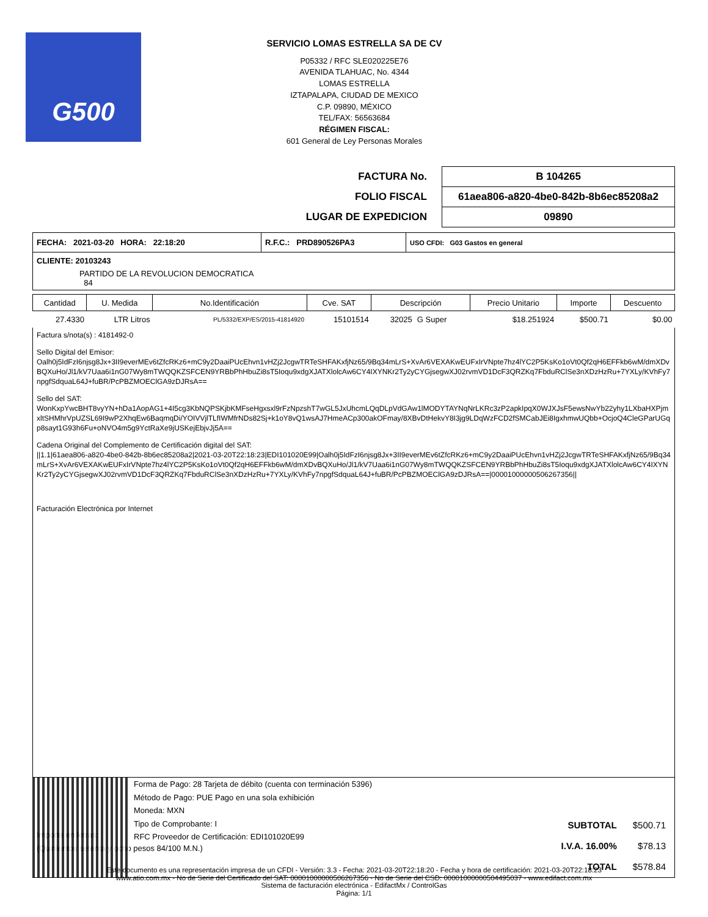G500
SERVICIO LOMAS ESTRELLA SA DE CV
P05332 / RFC SLE020225E76
AVENIDA TLAHUAC, No. 4344
LOMAS ESTRELLA
IZTAPALAPA, CIUDAD DE MEXICO
C.P. 09890, MÉXICO
TEL/FAX: 56563684
RÉGIMEN FISCAL:
601 General de Ley Personas Morales
| FACTURA No. | B 104265 |
| FOLIO FISCAL | 61aea806-a820-4be0-842b-8b6ec85208a2 |
| LUGAR DE EXPEDICION | 09890 |
FECHA: 2021-03-20 HORA: 22:18:20 R.F.C.: PRD890526PA3
USO CFDI: G03 Gastos en general
CLIENTE: 20103243
PARTIDO DE LA REVOLUCION DEMOCRATICA
84
| Cantidad | U. Medida | No.Identificación | Cve. SAT | Descripción | | Precio Unitario | Importe | Descuento |
| --- | --- | --- | --- | --- | --- | --- | --- | --- |
| 27.4330 | LTR Litros | PL/5332/EXP/ES/2015-41814920 | 15101514 | 32025 | G Super | $18.251924 | $500.71 | $0.00 |
Factura s/nota(s) : 4181492-0
Sello Digital del Emisor:
Oalh0j5IdFzI6njsg8Jx+3II9everMEv6tZfcRKz6+mC9y2DaaiPUcEhvn1vHZj2JcgwTRTeSHFAKxfjNz65/9Bq34mLrS+XvAr6VEXAKwEUFxIrVNpte7hz4lYC2P5KsKo1oVt0Qf2qH6EFFkb6wM/dmXDvBQXuHo/Jl1/kV7Uaa6i1nG07Wy8mTWQQKZSFCEN9YRBbPhHbuZi8sT5Ioqu9xdgXJATXlolcAw6CY4IXYNKr2Ty2yCYGjsegwXJ02rvmVD1DcF3QRZKq7FbduRClSe3nXDzHzRu+7YXLy/KVhFy7npgfSdquaL64J+fuBR/PcPBZMOEClGA9zDJRsA==
Sello del SAT:
WonKxpYwcBHT8vyYN+hDa1AopAG1+4I5cg3KbNQPSKjbKMFseHgxsxl9rFzNpzshT7wGL5JxUhcmLQqDLpVdGAw1lMODYTAYNqNrLKRc3zP2apkIpqX0WJXJsF5ewsNwYb22yhy1LXbaHXPjmxltSHMhrVpUZSL69I9wP2XhqEw6BaqmqDi/YOIVVjlTLfIWMfrNDs82Sj+k1oY8vQ1wsAJ7HmeACp300akOFmay/8XBvDtHekvY8I3jg9LDqWzFCD2fSMCabJEi8IgxhmwUQbb+OcjoQ4CleGParUGqp8sayt1G93h6Fu+oNVO4m5g9YctRaXe9jUSKejEbjvJj5A==
Cadena Original del Complemento de Certificación digital del SAT:
||1.1|61aea806-a820-4be0-842b-8b6ec85208a2|2021-03-20T22:18:23|EDI101020E99|Oalh0j5IdFzI6njsg8Jx+3II9everMEv6tZfcRKz6+mC9y2DaaiPUcEhvn1vHZj2JcgwTRTeSHFAKxfjNz65/9Bq34mLrS+XvAr6VEXAKwEUFxIrVNpte7hz4lYC2P5KsKo1oVt0Qf2qH6EFFkb6wM/dmXDvBQXuHo/Jl1/kV7Uaa6i1nG07Wy8mTWQQKZSFCEN9YRBbPhHbuZi8sT5Ioqu9xdgXJATXlolcAw6CY4IXYNKr2Ty2yCYGjsegwXJ02rvmVD1DcF3QRZKq7FbduRClSe3nXDzHzRu+7YXLy/KVhFy7npgfSdquaL64J+fuBR/PcPBZMOEClGA9zDJRsA==|00001000000506267356||
Facturación Electrónica por Internet
Importe en letras:
(Quinientos setenta y ocho pesos 84/100 M.N.)
Forma de Pago: 28 Tarjeta de débito (cuenta con terminación 5396)
Método de Pago: PUE Pago en una sola exhibición
Moneda: MXN
Tipo de Comprobante: I
RFC Proveedor de Certificación: EDI101020E99
| SUBTOTAL | $500.71 |
| I.V.A. 16.00% | $78.13 |
| TOTAL | $578.84 |
Este documento es una representación impresa de un CFDI - Versión: 3.3 - Fecha: 2021-03-20T22:18:20 - Fecha y hora de certificación: 2021-03-20T22:18:23
www.atio.com.mx - No de Serie del Certificado del SAT: 00001000000506267356 - No de Serie del CSD: 00001000000504495037 - www.edifact.com.mx
Sistema de facturación electrónica - EdifactMx / ControlGas
Página: 1/1